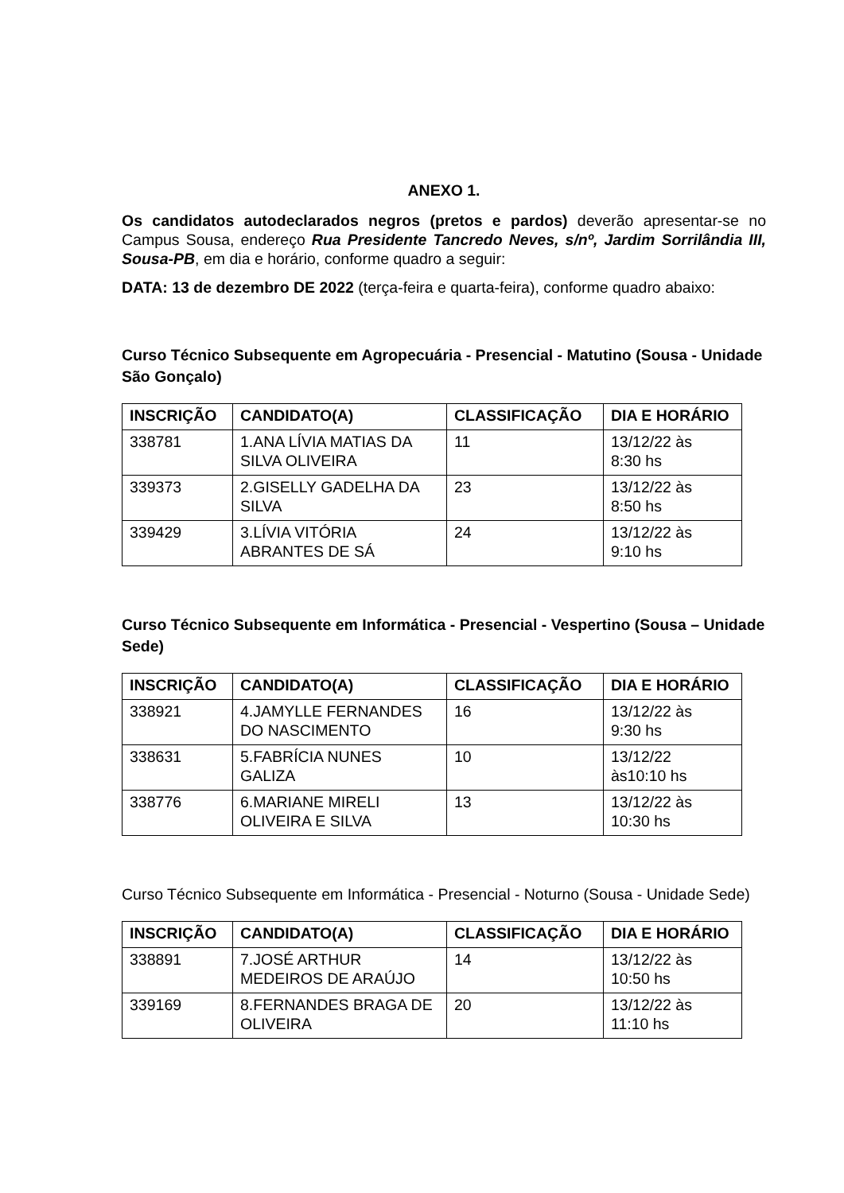ANEXO 1.
Os candidatos autodeclarados negros (pretos e pardos) deverão apresentar-se no Campus Sousa, endereço Rua Presidente Tancredo Neves, s/nº, Jardim Sorrilândia III, Sousa-PB, em dia e horário, conforme quadro a seguir:
DATA: 13 de dezembro DE 2022 (terça-feira e quarta-feira), conforme quadro abaixo:
Curso Técnico Subsequente em Agropecuária - Presencial - Matutino (Sousa - Unidade São Gonçalo)
| INSCRIÇÃO | CANDIDATO(A) | CLASSIFICAÇÃO | DIA E HORÁRIO |
| --- | --- | --- | --- |
| 338781 | 1.ANA LÍVIA MATIAS DA SILVA OLIVEIRA | 11 | 13/12/22 às 8:30 hs |
| 339373 | 2.GISELLY GADELHA DA SILVA | 23 | 13/12/22 às 8:50 hs |
| 339429 | 3.LÍVIA VITÓRIA ABRANTES DE SÁ | 24 | 13/12/22 às 9:10 hs |
Curso Técnico Subsequente em Informática - Presencial - Vespertino (Sousa – Unidade Sede)
| INSCRIÇÃO | CANDIDATO(A) | CLASSIFICAÇÃO | DIA E HORÁRIO |
| --- | --- | --- | --- |
| 338921 | 4.JAMYLLE FERNANDES DO NASCIMENTO | 16 | 13/12/22 às 9:30 hs |
| 338631 | 5.FABRÍCIA NUNES GALIZA | 10 | 13/12/22 às10:10 hs |
| 338776 | 6.MARIANE MIRELI OLIVEIRA E SILVA | 13 | 13/12/22 às 10:30 hs |
Curso Técnico Subsequente em Informática - Presencial - Noturno (Sousa - Unidade Sede)
| INSCRIÇÃO | CANDIDATO(A) | CLASSIFICAÇÃO | DIA E HORÁRIO |
| --- | --- | --- | --- |
| 338891 | 7.JOSÉ ARTHUR MEDEIROS DE ARAÚJO | 14 | 13/12/22 às 10:50 hs |
| 339169 | 8.FERNANDES BRAGA DE OLIVEIRA | 20 | 13/12/22 às 11:10 hs |